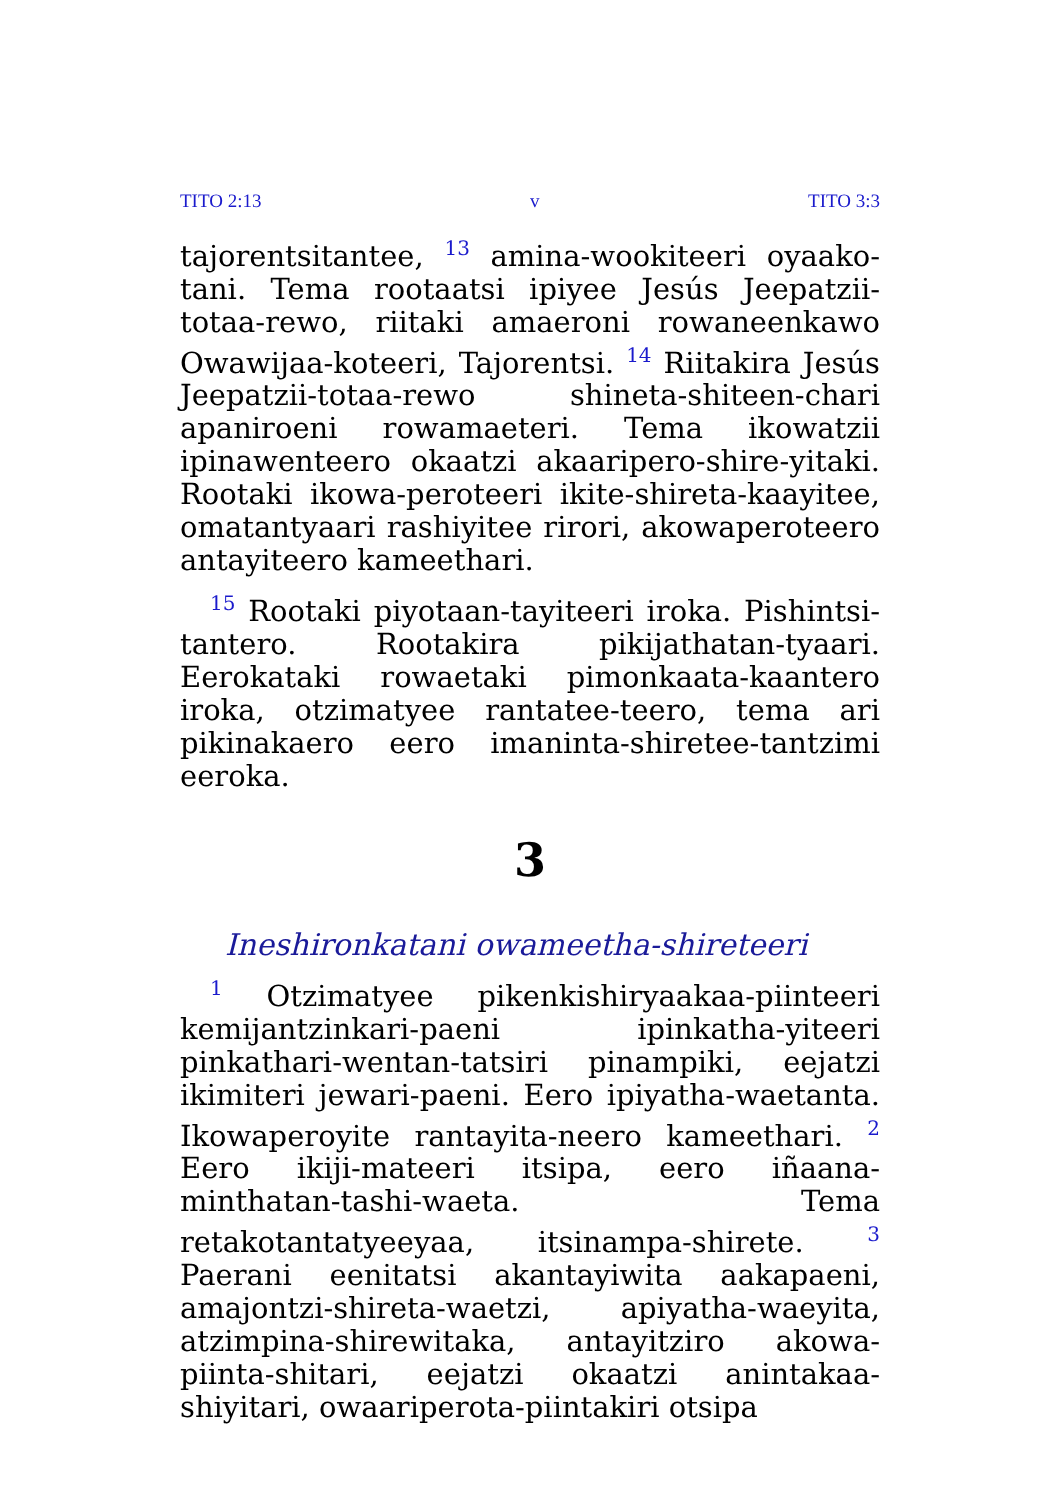TITO 2:13 v TITO 3:3
tajorentsitantee, <sup>13</sup> amina-wookiteeri oyaako-tani. Tema rootaatsi ipiyee Jesús Jeepatzii-totaa-rewo, riitaki amaeroni rowaneenkawo Owawijaa-koteeri, Tajorentsi. <sup>14</sup> Riitakira Jesús Jeepatzii-totaa-rewo shineta-shiteen-chari apaniroeni rowamaeteri. Tema ikowatzii ipinawenteero okaatzi akaaripero-shire-yitaki. Rootaki ikowa-peroteeri ikite-shireta-kaayitee, omatantyaari rashiyitee rirori, akowaperoteero antayiteero kameethari.
<sup>15</sup> Rootaki piyotaan-tayiteeri iroka. Pishintsi-tantero. Rootakira pikijathatan-tyaari. Eerokataki rowaetaki pimonkaata-kaantero iroka, otzimatyee rantatee-teero, tema ari pikinakaero eero imaninta-shiretee-tantzimi eeroka.
3
Ineshironkatani owameetha-shireteeri
<sup>1</sup> Otzimatyee pikenkishiryaakaa-piinteeri kemijantzinkari-paeni ipinkatha-yiteeri pinkathari-wentan-tatsiri pinampiki, eejatzi ikimiteri jewari-paeni. Eero ipiyatha-waetanta. Ikowaperoyite rantayita-neero kameethari. <sup>2</sup> Eero ikiji-mateeri itsipa, eero iñaana-minthatan-tashi-waeta. Tema retakotantatyeeyaa, itsinampa-shirete. <sup>3</sup> Paerani eenitatsi akantayiwita aakapaeni, amajontzi-shireta-waetzi, apiyatha-waeyita, atzimpina-shirewitaka, antayitziro akowa-piinta-shitari, eejatzi okaatzi anintakaa-shiyitari, owaariperota-piintakiri otsipa